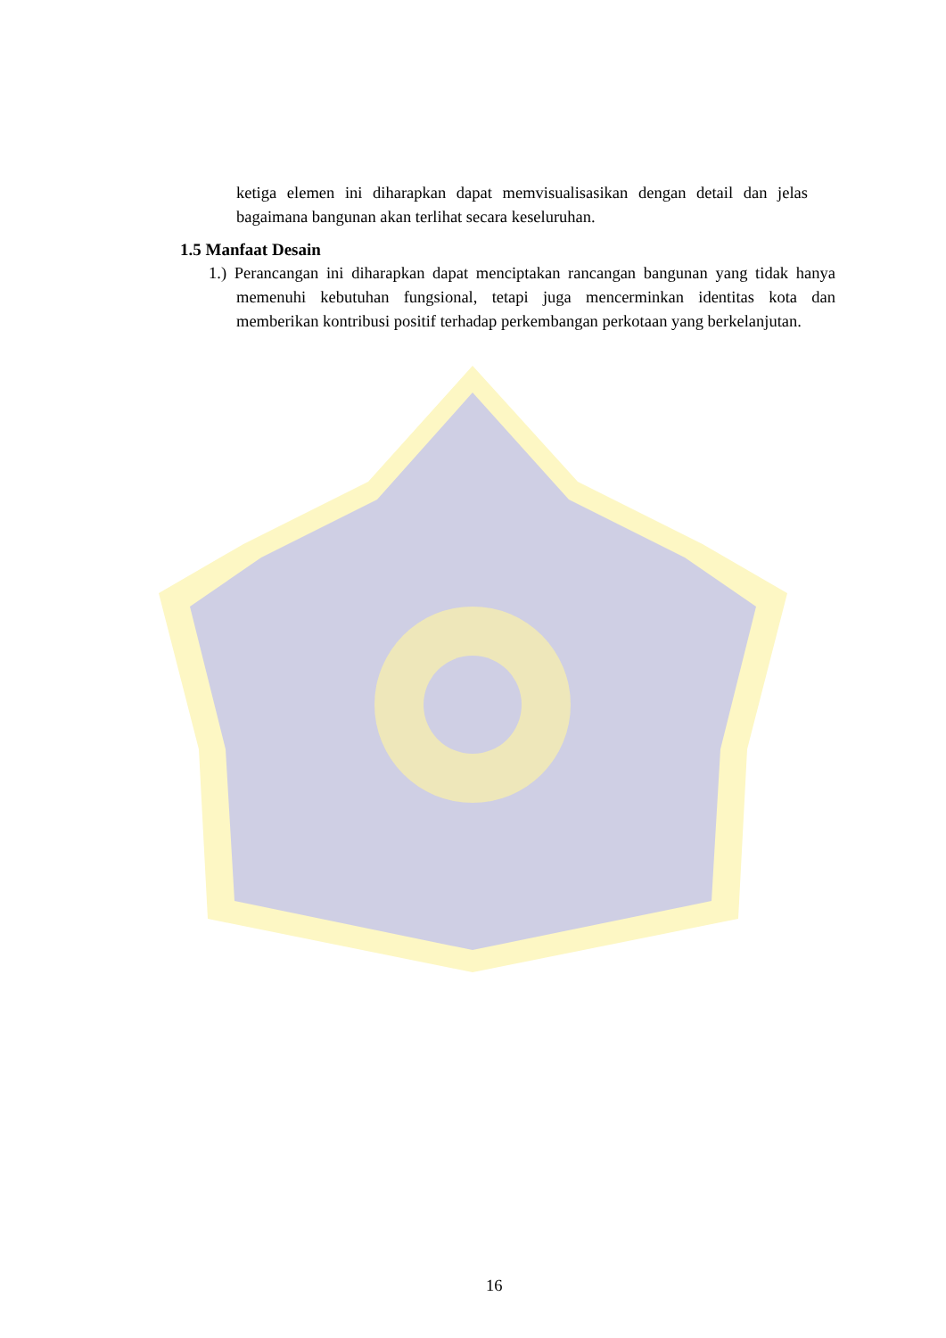ketiga elemen ini diharapkan dapat memvisualisasikan dengan detail dan jelas bagaimana bangunan akan terlihat secara keseluruhan.
1.5 Manfaat Desain
1.) Perancangan ini diharapkan dapat menciptakan rancangan bangunan yang tidak hanya memenuhi kebutuhan fungsional, tetapi juga mencerminkan identitas kota dan memberikan kontribusi positif terhadap perkembangan perkotaan yang berkelanjutan.
16